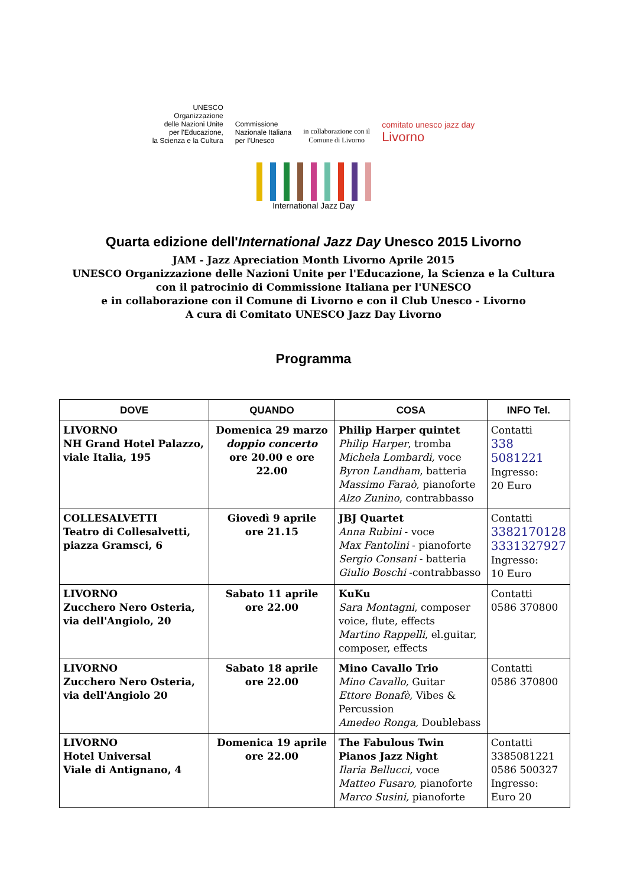UNESCO
Organizzazione
delle Nazioni Unite
per l'Educazione,
la Scienza e la Cultura
Commissione
Nazionale Italiana
per l'Unesco
in collaborazione con il
Comune di Livorno
comitato unesco jazz day
Livorno
International Jazz Day
Quarta edizione dell'International Jazz Day Unesco 2015 Livorno
JAM - Jazz Apreciation Month Livorno Aprile 2015
UNESCO Organizzazione delle Nazioni Unite per l'Educazione, la Scienza e la Cultura
con il patrocinio di Commissione Italiana per l'UNESCO
e in collaborazione con il Comune di Livorno e con il Club Unesco - Livorno
A cura di Comitato UNESCO Jazz Day Livorno
Programma
| DOVE | QUANDO | COSA | INFO Tel. |
| --- | --- | --- | --- |
| LIVORNO NH Grand Hotel Palazzo, viale Italia, 195 | Domenica 29 marzo doppio concerto ore 20.00 e ore 22.00 | Philip Harper quintet Philip Harper , tromba Michela Lombardi, voce Byron Landham , batteria Massimo Faraò , pianoforte Alzo Zunino , contrabbasso | Contatti 338 5081221 Ingresso: 20 Euro |
| COLLESALVETTI Teatro di Collesalvetti, piazza Gramsci, 6 | Giovedì 9 aprile ore 21.15 | JBJ Quartet Anna Rubini - voce Max Fantolini - pianoforte Sergio Consani - batteria Giulio Boschi -contrabbasso | Contatti 3382170128 3331327927 Ingresso: 10 Euro |
| LIVORNO Zucchero Nero Osteria, via dell'Angiolo, 20 | Sabato 11 aprile ore 22.00 | KuKu Sara Montagni , composer voice, flute, effects Martino Rappelli , el.guitar, composer, effects | Contatti 0586 370800 |
| LIVORNO Zucchero Nero Osteria, via dell'Angiolo 20 | Sabato 18 aprile ore 22.00 | Mino Cavallo Trio Mino Cavallo, Guitar Ettore Bonafè, Vibes & Percussion Amedeo Ronga, Doublebass | Contatti 0586 370800 |
| LIVORNO Hotel Universal Viale di Antignano, 4 | Domenica 19 aprile ore 22.00 | The Fabulous Twin Pianos Jazz Night Ilaria Bellucci, voce Matteo Fusaro, pianoforte Marco Susini, pianoforte | Contatti 3385081221 0586 500327 Ingresso: Euro 20 |